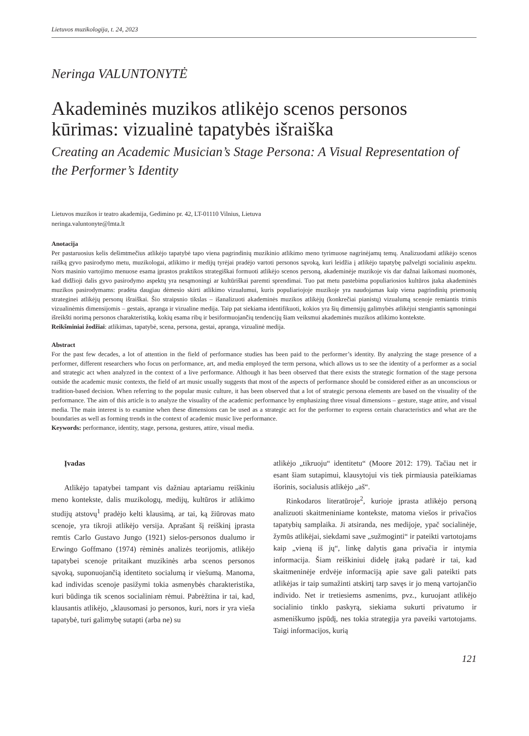Lietuvos muzikologija, t. 24, 2023
Neringa VALUNTONYTĖ
Akademinės muzikos atlikėjo scenos personos kūrimas: vizualinė tapatybės išraiška
Creating an Academic Musician’s Stage Persona: A Visual Representation of the Performer’s Identity
Lietuvos muzikos ir teatro akademija, Gedimino pr. 42, LT-01110 Vilnius, Lietuva
neringa.valuntonyte@lmta.lt
Anotacija
Per pastaruosius kelis dešimtmečius atlikėjo tapatybė tapo viena pagrindinių muzikinio atlikimo meno tyrimuose nagrinėjamų temų. Analizuodami atlikėjo scenos raišką gyvo pasirodymo metu, muzikologai, atlikimo ir medijų tyrėjai pradėjo vartoti personos sąvoką, kuri leidžia į atlikėjo tapatybę pažvelgti socialiniu aspektu. Nors masinio vartojimo menuose esama įprastos praktikos strategiškai formuoti atlikėjo scenos personą, akademinėje muzikoje vis dar dažnai laikomasi nuomonės, kad didžioji dalis gyvo pasirodymo aspektų yra nesąmoningi ar kultūriškai paremti sprendimai. Tuo pat metu pastebima populiariosios kultūros įtaka akademinės muzikos pasirodymams: pradėta daugiau dėmesio skirti atlikimo vizualumui, kuris populiariojoje muzikoje yra naudojamas kaip viena pagrindinių priemonių strateginei atlikėjų personų išraiškai. Šio straipsnio tikslas – išanalizuoti akademinės muzikos atlikėjų (konkrečiai pianistų) vizualumą scenoje remiantis trimis vizualinėmis dimensijomis – gestais, apranga ir vizualine medija. Taip pat siekiama identifikuoti, kokios yra šių dimensijų galimybės atlikėjui stengiantis sąmoningai išreikšti norimą personos charakteristiką, kokių esama ribų ir besiformuojančių tendencijų šiam veiksmui akademinės muzikos atlikimo kontekste.
Reikšminiai žodžiai: atlikimas, tapatybė, scena, persona, gestai, apranga, vizualinė medija.
Abstract
For the past few decades, a lot of attention in the field of performance studies has been paid to the performer’s identity. By analyzing the stage presence of a performer, different researchers who focus on performance, art, and media employed the term persona, which allows us to see the identity of a performer as a social and strategic act when analyzed in the context of a live performance. Although it has been observed that there exists the strategic formation of the stage persona outside the academic music contexts, the field of art music usually suggests that most of the aspects of performance should be considered either as an unconscious or tradition-based decision. When referring to the popular music culture, it has been observed that a lot of strategic persona elements are based on the visuality of the performance. The aim of this article is to analyze the visuality of the academic performance by emphasizing three visual dimensions – gesture, stage attire, and visual media. The main interest is to examine when these dimensions can be used as a strategic act for the performer to express certain characteristics and what are the boundaries as well as forming trends in the context of academic music live performance.
Keywords: performance, identity, stage, persona, gestures, attire, visual media.
Įvadas
Atlikėjo tapatybei tampant vis dažniau aptariamu reiškiniu meno kontekste, dalis muzikologų, medijų, kultūros ir atlikimo studijų atstovų<sup>1</sup> pradėjo kelti klausimą, ar tai, ką žiūrovas mato scenoje, yra tikroji atlikėjo versija. Aprašant šį reiškinį įprasta remtis Carlo Gustavo Jungo (1921) sielos-personos dualumo ir Erwingo Goffmano (1974) rėminės analizės teorijomis, atlikėjo tapatybei scenoje pritaikant muzikinės arba scenos personos sąvoką, suponuojančią identiteto socialumą ir viešumą. Manoma, kad individas scenoje pasižymi tokia asmenybės charakteristika, kuri būdinga tik scenos socialiniam rėmui. Pabrėžtina ir tai, kad, klausantis atlikėjo, „klausomasi jo personos, kuri, nors ir yra vieša tapatybė, turi galimybę sutapti (arba ne) su
atlikėjo „tikruoju“ identitetu“ (Moore 2012: 179). Tačiau net ir esant šiam sutapimui, klausytojui vis tiek pirmiausia pateikiamas išorinis, socialusis atlikėjo „aš“.
Rinkodaros literatūroje<sup>2</sup>, kurioje įprasta atlikėjo personą analizuoti skaitmeniniame kontekste, matoma viešos ir privačios tapatybių samplaika. Ji atsiranda, nes medijoje, ypač socialinėje, žymūs atlikėjai, siekdami save „sužmoginti“ ir pateikti vartotojams kaip „vieną iš jų“, linkę dalytis gana privačia ir intymia informacija. Šiam reiškiniui didelę įtaką padarė ir tai, kad skaitmeninėje erdvėje informaciją apie save gali pateikti pats atlikėjas ir taip sumažinti atskirtį tarp savęs ir jo meną vartojančio individo. Net ir tretiesiems asmenims, pvz., kuruojant atlikėjo socialinio tinklo paskyrą, siekiama sukurti privatumo ir asmeniškumo įspūdį, nes tokia strategija yra paveiki vartotojams. Taigi informacijos, kurią
121